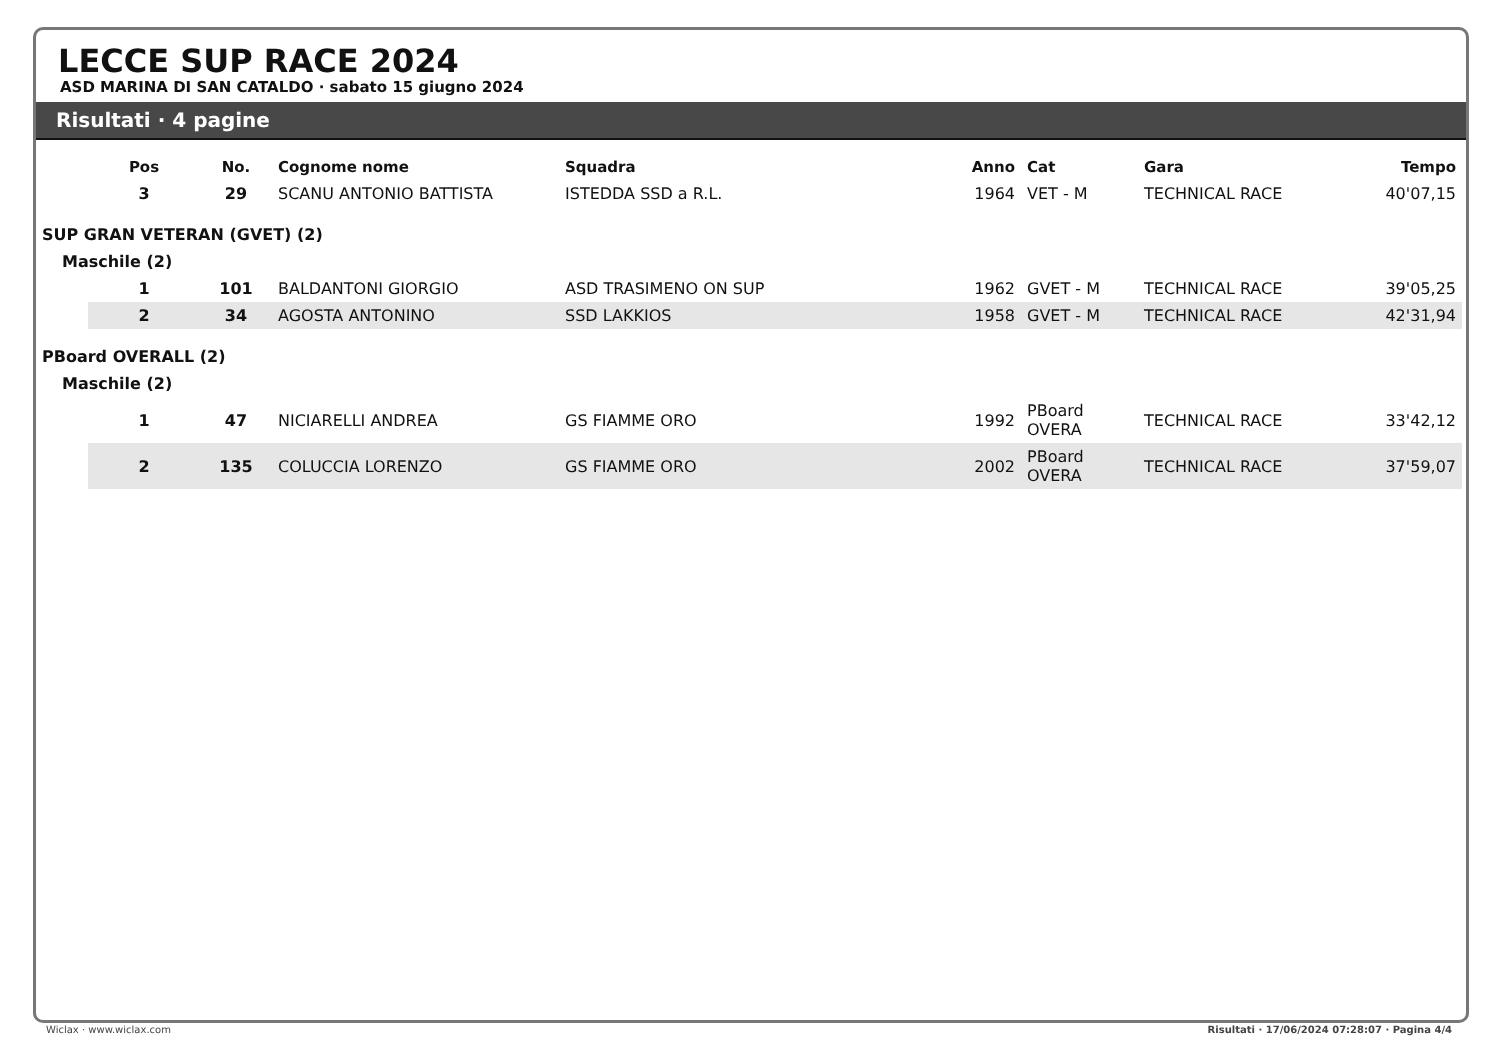LECCE SUP RACE 2024
ASD MARINA DI SAN CATALDO · sabato 15 giugno 2024
Risultati · 4 pagine
| | Pos | No. | Cognome nome | Squadra | Anno | Cat | Gara | Tempo |
| | 3 | 29 | SCANU ANTONIO BATTISTA | ISTEDDA SSD a R.L. | 1964 | VET - M | TECHNICAL RACE | 40'07,15 |
| SUP GRAN VETERAN (GVET) (2) | | | | | | | | |
| Maschile (2) | | | | | | | | |
| | 1 | 101 | BALDANTONI GIORGIO | ASD TRASIMENO ON SUP | 1962 | GVET - M | TECHNICAL RACE | 39'05,25 |
| | 2 | 34 | AGOSTA ANTONINO | SSD LAKKIOS | 1958 | GVET - M | TECHNICAL RACE | 42'31,94 |
| PBoard OVERALL (2) | | | | | | | | |
| Maschile (2) | | | | | | | | |
| | 1 | 47 | NICIARELLI ANDREA | GS FIAMME ORO | 1992 | PBoard OVERA | TECHNICAL RACE | 33'42,12 |
| | 2 | 135 | COLUCCIA LORENZO | GS FIAMME ORO | 2002 | PBoard OVERA | TECHNICAL RACE | 37'59,07 |
Wiclax · www.wiclax.com Risultati · 17/06/2024 07:28:07 · Pagina 4/4